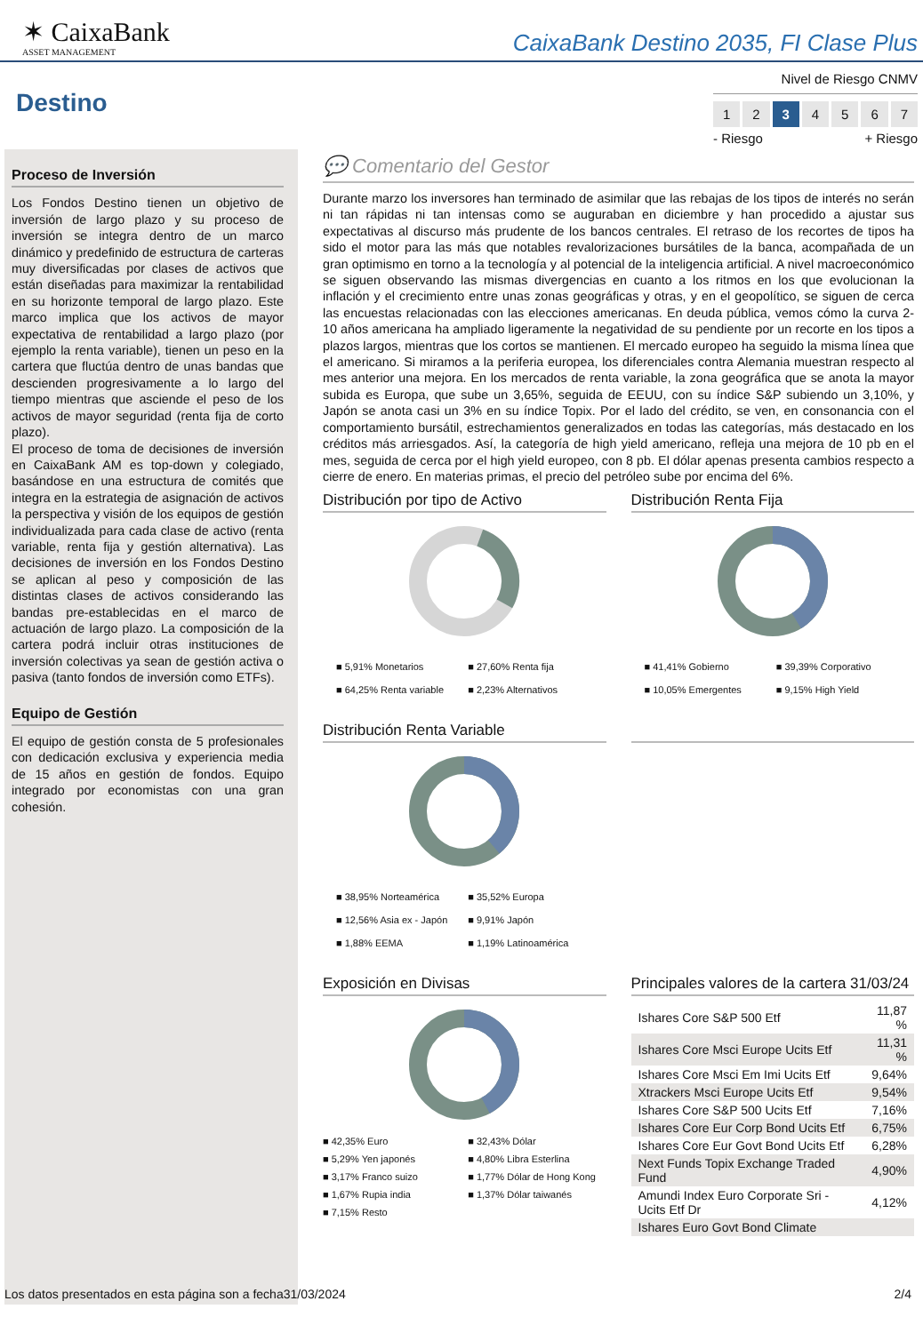✶ CaixaBank
ASSET MANAGEMENT
CaixaBank Destino 2035, FI Clase Plus
Destino
Nivel de Riesgo CNMV
1 2 3 4567
- Riesgo + Riesgo
Proceso de Inversión
Los Fondos Destino tienen un objetivo de inversión de largo plazo y su proceso de inversión se integra dentro de un marco dinámico y predefinido de estructura de carteras muy diversificadas por clases de activos que están diseñadas para maximizar la rentabilidad en su horizonte temporal de largo plazo. Este marco implica que los activos de mayor expectativa de rentabilidad a largo plazo (por ejemplo la renta variable), tienen un peso en la cartera que fluctúa dentro de unas bandas que descienden progresivamente a lo largo del tiempo mientras que asciende el peso de los activos de mayor seguridad (renta fija de corto plazo).
El proceso de toma de decisiones de inversión en CaixaBank AM es top-down y colegiado, basándose en una estructura de comités que integra en la estrategia de asignación de activos la perspectiva y visión de los equipos de gestión individualizada para cada clase de activo (renta variable, renta fija y gestión alternativa). Las decisiones de inversión en los Fondos Destino se aplican al peso y composición de las distintas clases de activos considerando las bandas pre-establecidas en el marco de actuación de largo plazo. La composición de la cartera podrá incluir otras instituciones de inversión colectivas ya sean de gestión activa o pasiva (tanto fondos de inversión como ETFs).
Equipo de Gestión
El equipo de gestión consta de 5 profesionales con dedicación exclusiva y experiencia media de 15 años en gestión de fondos. Equipo integrado por economistas con una gran cohesión.
💬 Comentario del Gestor
Durante marzo los inversores han terminado de asimilar que las rebajas de los tipos de interés no serán ni tan rápidas ni tan intensas como se auguraban en diciembre y han procedido a ajustar sus expectativas al discurso más prudente de los bancos centrales. El retraso de los recortes de tipos ha sido el motor para las más que notables revalorizaciones bursátiles de la banca, acompañada de un gran optimismo en torno a la tecnología y al potencial de la inteligencia artificial. A nivel macroeconómico se siguen observando las mismas divergencias en cuanto a los ritmos en los que evolucionan la inflación y el crecimiento entre unas zonas geográficas y otras, y en el geopolítico, se siguen de cerca las encuestas relacionadas con las elecciones americanas. En deuda pública, vemos cómo la curva 2-10 años americana ha ampliado ligeramente la negatividad de su pendiente por un recorte en los tipos a plazos largos, mientras que los cortos se mantienen. El mercado europeo ha seguido la misma línea que el americano. Si miramos a la periferia europea, los diferenciales contra Alemania muestran respecto al mes anterior una mejora. En los mercados de renta variable, la zona geográfica que se anota la mayor subida es Europa, que sube un 3,65%, seguida de EEUU, con su índice S&P subiendo un 3,10%, y Japón se anota casi un 3% en su índice Topix. Por el lado del crédito, se ven, en consonancia con el comportamiento bursátil, estrechamientos generalizados en todas las categorías, más destacado en los créditos más arriesgados. Así, la categoría de high yield americano, refleja una mejora de 10 pb en el mes, seguida de cerca por el high yield europeo, con 8 pb. El dólar apenas presenta cambios respecto a cierre de enero. En materias primas, el precio del petróleo sube por encima del 6%.
Distribución por tipo de Activo
■ 5,91% Monetarios ■ 27,60% Renta fija ■ 64,25% Renta variable ■ 2,23% Alternativos
Distribución Renta Fija
■ 41,41% Gobierno ■ 39,39% Corporativo ■ 10,05% Emergentes ■ 9,15% High Yield
Distribución Renta Variable
■ 38,95% Norteamérica ■ 35,52% Europa ■ 12,56% Asia ex - Japón ■ 9,91% Japón ■ 1,88% EEMA ■ 1,19% Latinoamérica
Exposición en Divisas
■ 42,35% Euro ■ 32,43% Dólar ■ 5,29% Yen japonés ■ 4,80% Libra Esterlina ■ 3,17% Franco suizo ■ 1,77% Dólar de Hong Kong ■ 1,67% Rupia india ■ 1,37% Dólar taiwanés ■ 7,15% Resto
Principales valores de la cartera 31/03/24
| Ishares Core S&P 500 Etf | 11,87 % |
| Ishares Core Msci Europe Ucits Etf | 11,31 % |
| Ishares Core Msci Em Imi Ucits Etf | 9,64% |
| Xtrackers Msci Europe Ucits Etf | 9,54% |
| Ishares Core S&P 500 Ucits Etf | 7,16% |
| Ishares Core Eur Corp Bond Ucits Etf | 6,75% |
| Ishares Core Eur Govt Bond Ucits Etf | 6,28% |
| Next Funds Topix Exchange Traded Fund | 4,90% |
| Amundi Index Euro Corporate Sri - Ucits Etf Dr | 4,12% |
| Ishares Euro Govt Bond Climate | |
Los datos presentados en esta página son a fecha31/03/2024 2/4